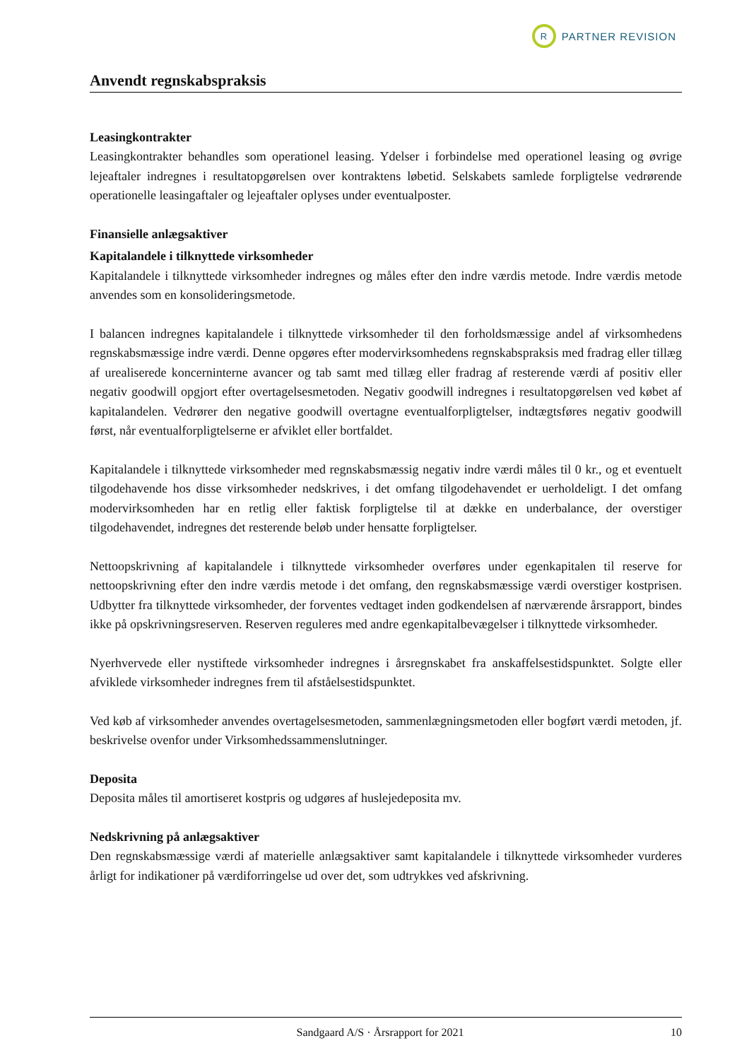R
PARTNER REVISION
Anvendt regnskabspraksis
Leasingkontrakter
Leasingkontrakter behandles som operationel leasing. Ydelser i forbindelse med operationel leasing og øvrige lejeaftaler indregnes i resultatopgørelsen over kontraktens løbetid. Selskabets samlede forpligtelse vedrørende operationelle leasingaftaler og lejeaftaler oplyses under eventualposter.
Finansielle anlægsaktiver
Kapitalandele i tilknyttede virksomheder
Kapitalandele i tilknyttede virksomheder indregnes og måles efter den indre værdis metode. Indre værdis metode anvendes som en konsolideringsmetode.
I balancen indregnes kapitalandele i tilknyttede virksomheder til den forholdsmæssige andel af virksomhedens regnskabsmæssige indre værdi. Denne opgøres efter modervirksomhedens regnskabspraksis med fradrag eller tillæg af urealiserede koncerninterne avancer og tab samt med tillæg eller fradrag af resterende værdi af positiv eller negativ goodwill opgjort efter overtagelsesmetoden. Negativ goodwill indregnes i resultatopgørelsen ved købet af kapitalandelen. Vedrører den negative goodwill overtagne eventualforpligtelser, indtægtsføres negativ goodwill først, når eventualforpligtelserne er afviklet eller bortfaldet.
Kapitalandele i tilknyttede virksomheder med regnskabsmæssig negativ indre værdi måles til 0 kr., og et eventuelt tilgodehavende hos disse virksomheder nedskrives, i det omfang tilgodehavendet er uerholdeligt. I det omfang modervirksomheden har en retlig eller faktisk forpligtelse til at dække en underbalance, der overstiger tilgodehavendet, indregnes det resterende beløb under hensatte forpligtelser.
Nettoopskrivning af kapitalandele i tilknyttede virksomheder overføres under egenkapitalen til reserve for nettoopskrivning efter den indre værdis metode i det omfang, den regnskabsmæssige værdi overstiger kostprisen. Udbytter fra tilknyttede virksomheder, der forventes vedtaget inden godkendelsen af nærværende årsrapport, bindes ikke på opskrivningsreserven. Reserven reguleres med andre egenkapitalbevægelser i tilknyttede virksomheder.
Nyerhvervede eller nystiftede virksomheder indregnes i årsregnskabet fra anskaffelsestidspunktet. Solgte eller afviklede virksomheder indregnes frem til afståelsestidspunktet.
Ved køb af virksomheder anvendes overtagelsesmetoden, sammenlægningsmetoden eller bogført værdi metoden, jf. beskrivelse ovenfor under Virksomhedssammenslutninger.
Deposita
Deposita måles til amortiseret kostpris og udgøres af huslejedeposita mv.
Nedskrivning på anlægsaktiver
Den regnskabsmæssige værdi af materielle anlægsaktiver samt kapitalandele i tilknyttede virksomheder vurderes årligt for indikationer på værdiforringelse ud over det, som udtrykkes ved afskrivning.
Sandgaard A/S · Årsrapport for 2021 10